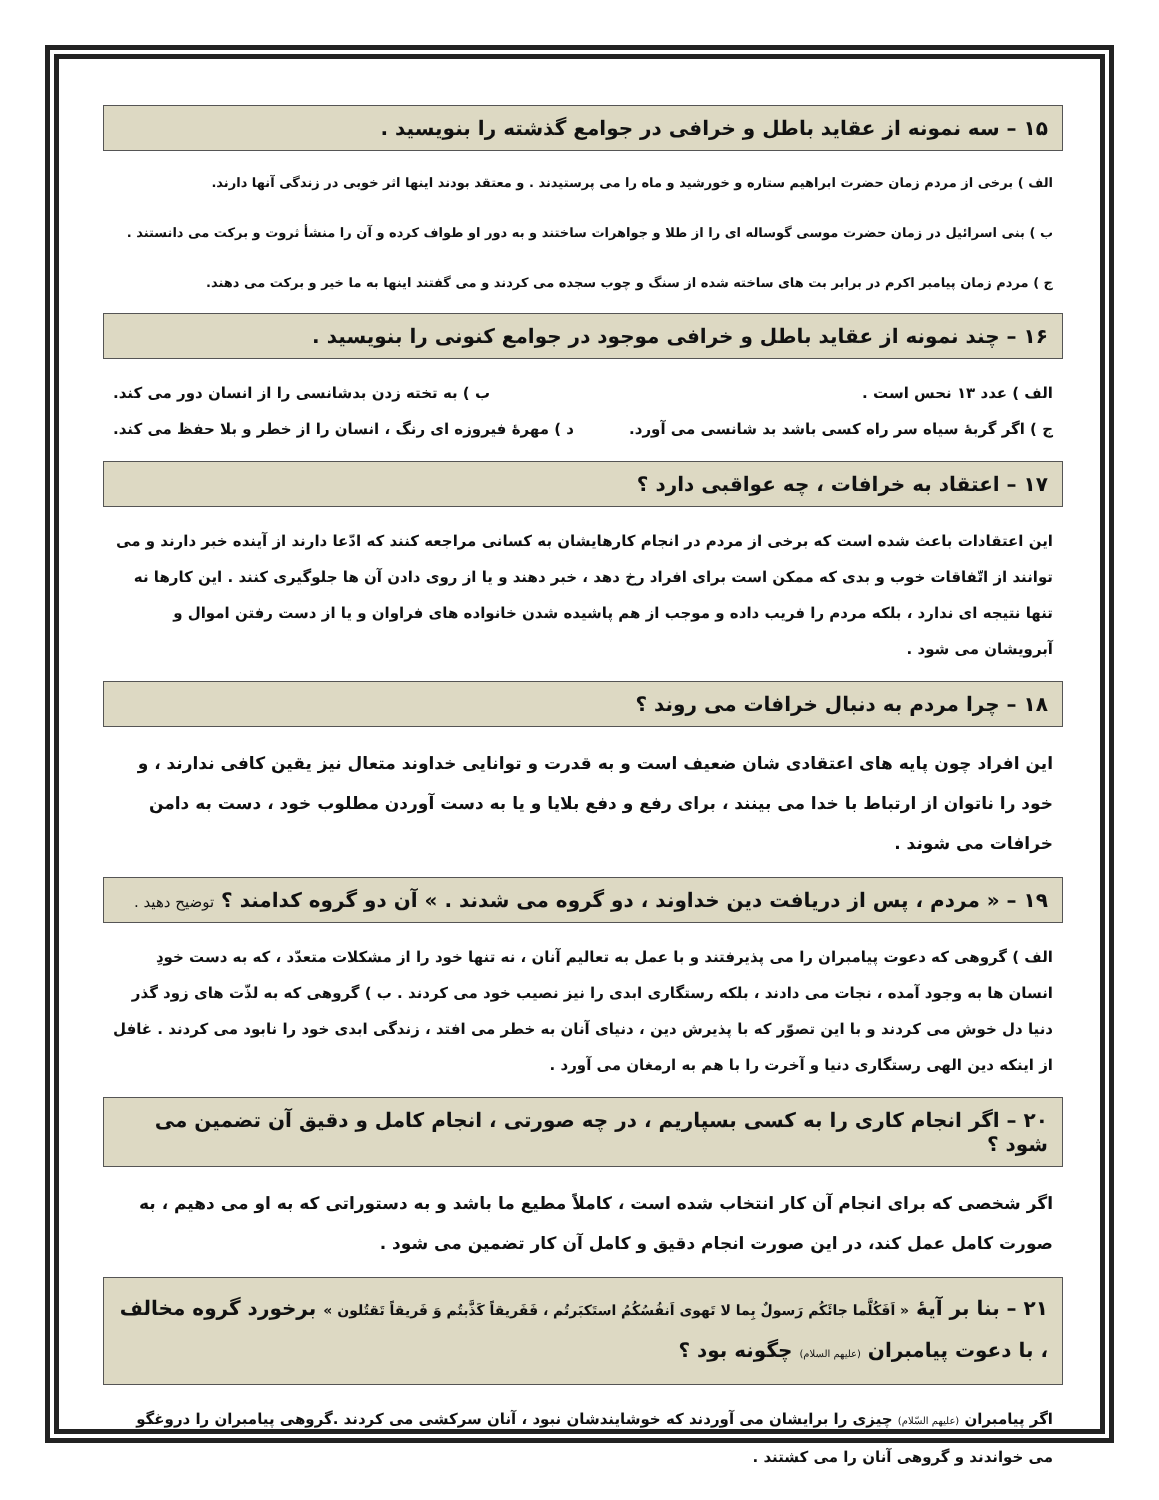۱۵ – سه نمونه از عقاید باطل و خرافی در جوامع گذشته را بنویسید .
الف ) برخی از مردم زمان حضرت ابراهیم ستاره و خورشید و ماه را می پرستیدند . و معتقد بودند اینها اثر خوبی در زندگی آنها دارند.
ب ) بنی اسرائیل در زمان حضرت موسی گوساله ای را از طلا و جواهرات ساختند و به دور او طواف کرده و آن را منشأ ثروت و برکت می دانستند .
ج ) مردم زمان پیامبر اکرم در برابر بت های ساخته شده از سنگ و چوب سجده می کردند و می گفتند اینها به ما خیر و برکت می دهند.
۱۶ – چند نمونه از عقاید باطل و خرافی موجود در جوامع کنونی را بنویسید .
الف ) عدد ۱۳ نحس است . ب ) به تخته زدن بدشانسی را از انسان دور می کند.
ج ) اگر گربهٔ سیاه سر راه کسی باشد بد شانسی می آورد. د ) مهرهٔ فیروزه ای رنگ ، انسان را از خطر و بلا حفظ می کند.
۱۷ – اعتقاد به خرافات ، چه عواقبی دارد ؟
این اعتقادات باعث شده است که برخی از مردم در انجام کارهایشان به کسانی مراجعه کنند که ادّعا دارند از آینده خبر دارند و می توانند از اتّفاقات خوب و بدی که ممکن است برای افراد رخ دهد ، خبر دهند و یا از روی دادن آن ها جلوگیری کنند . این کارها نه تنها نتیجه ای ندارد ، بلکه مردم را فریب داده و موجب از هم پاشیده شدن خانواده های فراوان و یا از دست رفتن اموال و آبرویشان می شود .
۱۸ – چرا مردم به دنبال خرافات می روند ؟
این افراد چون پایه های اعتقادی شان ضعیف است و به قدرت و توانایی خداوند متعال نیز یقین کافی ندارند ، و خود را ناتوان از ارتباط با خدا می بینند ، برای رفع و دفع بلایا و یا به دست آوردن مطلوب خود ، دست به دامن خرافات می شوند .
۱۹ – « مردم ، پس از دریافت دین خداوند ، دو گروه می شدند . » آن دو گروه کدامند ؟ توضیح دهید .
الف ) گروهی که دعوت پیامبران را می پذیرفتند و با عمل به تعالیم آنان ، نه تنها خود را از مشکلات متعدّد ، که به دست خودِ انسان ها به وجود آمده ، نجات می دادند ، بلکه رستگاری ابدی را نیز نصیب خود می کردند . ب ) گروهی که به لذّت های زود گذر دنیا دل خوش می کردند و با این تصوّر که با پذیرش دین ، دنیای آنان به خطر می افتد ، زندگی ابدی خود را نابود می کردند . غافل از اینکه دین الهی رستگاری دنیا و آخرت را با هم به ارمغان می آورد .
۲۰ – اگر انجام کاری را به کسی بسپاریم ، در چه صورتی ، انجام کامل و دقیق آن تضمین می شود ؟
اگر شخصی که برای انجام آن کار انتخاب شده است ، کاملاً مطیع ما باشد و به دستوراتی که به او می دهیم ، به صورت کامل عمل کند، در این صورت انجام دقیق و کامل آن کار تضمین می شود .
۲۱ – بنا بر آیهٔ « اَفَکُلَّما جائَکُم رَسولٌ بِما لا تَهوی اَنفُسُکُمُ استَکبَرتُم ، فَفَریقاً کَذَّبتُم وَ فَریقاً تَقتُلون » برخورد گروه مخالف ، با دعوت پیامبران (علیهم السلام) چگونه بود ؟
اگر پیامبران (علیهم السّلام) چیزی را برایشان می آوردند که خوشایندشان نبود ، آنان سرکشی می کردند .گروهی پیامبران را دروغگو می خواندند و گروهی آنان را می کشتند .